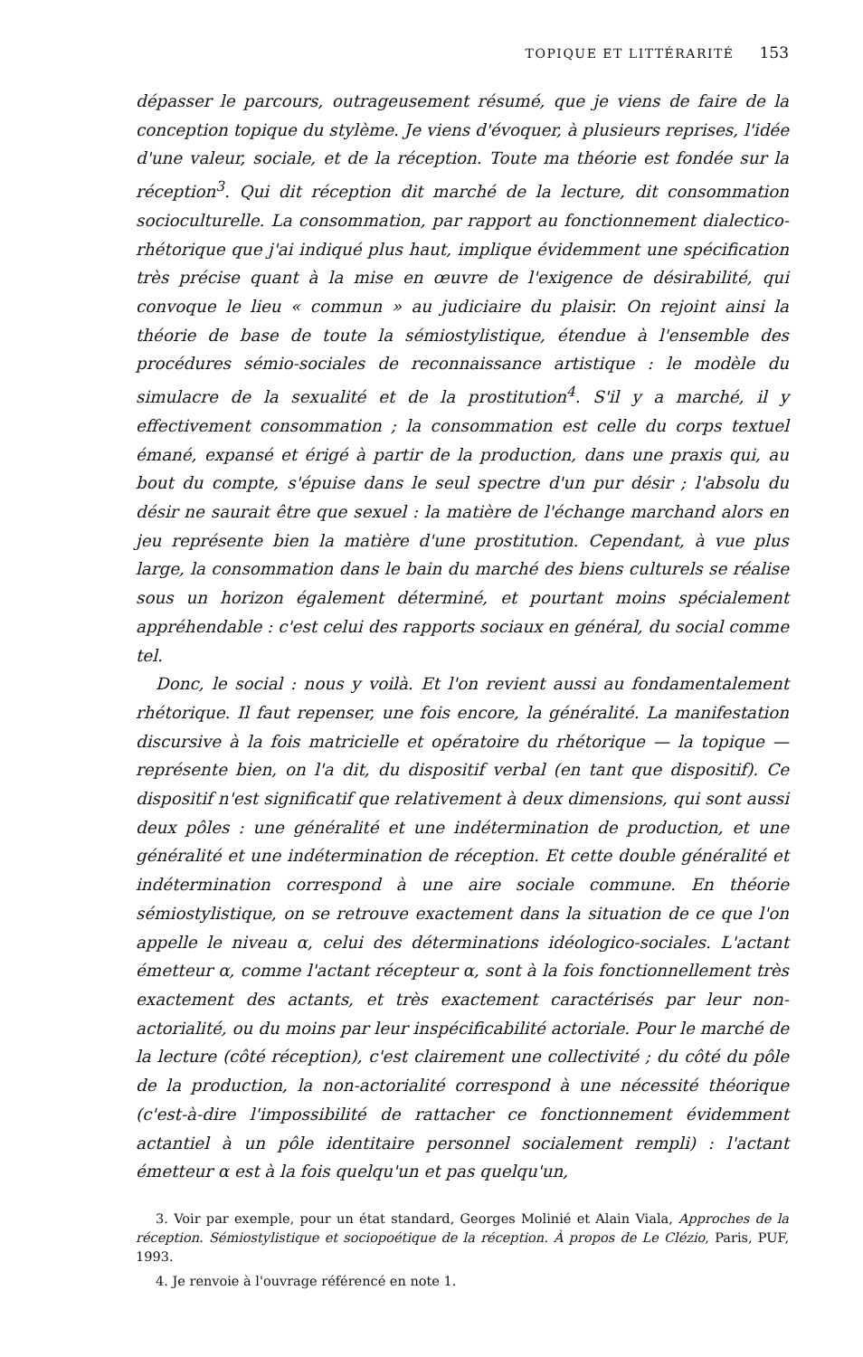TOPIQUE ET LITTÉRARITÉ 153
dépasser le parcours, outrageusement résumé, que je viens de faire de la conception topique du stylème. Je viens d'évoquer, à plusieurs reprises, l'idée d'une valeur, sociale, et de la réception. Toute ma théorie est fondée sur la réception<sup>3</sup>. Qui dit réception dit marché de la lecture, dit consommation socioculturelle. La consommation, par rapport au fonctionnement dialectico-rhétorique que j'ai indiqué plus haut, implique évidemment une spécification très précise quant à la mise en œuvre de l'exigence de désirabilité, qui convoque le lieu « commun » au judiciaire du plaisir. On rejoint ainsi la théorie de base de toute la sémiostylistique, étendue à l'ensemble des procédures sémio-sociales de reconnaissance artistique : le modèle du simulacre de la sexualité et de la prostitution<sup>4</sup>. S'il y a marché, il y effectivement consommation ; la consommation est celle du corps textuel émané, expansé et érigé à partir de la production, dans une praxis qui, au bout du compte, s'épuise dans le seul spectre d'un pur désir ; l'absolu du désir ne saurait être que sexuel : la matière de l'échange marchand alors en jeu représente bien la matière d'une prostitution. Cependant, à vue plus large, la consommation dans le bain du marché des biens culturels se réalise sous un horizon également déterminé, et pourtant moins spécialement appréhendable : c'est celui des rapports sociaux en général, du social comme tel.
Donc, le social : nous y voilà. Et l'on revient aussi au fondamentalement rhétorique. Il faut repenser, une fois encore, la généralité. La manifestation discursive à la fois matricielle et opératoire du rhétorique — la topique — représente bien, on l'a dit, du dispositif verbal (en tant que dispositif). Ce dispositif n'est significatif que relativement à deux dimensions, qui sont aussi deux pôles : une généralité et une indétermination de production, et une généralité et une indétermination de réception. Et cette double généralité et indétermination correspond à une aire sociale commune. En théorie sémiostylistique, on se retrouve exactement dans la situation de ce que l'on appelle le niveau α, celui des déterminations idéologico-sociales. L'actant émetteur α, comme l'actant récepteur α, sont à la fois fonctionnellement très exactement des actants, et très exactement caractérisés par leur non-actorialité, ou du moins par leur inspécificabilité actoriale. Pour le marché de la lecture (côté réception), c'est clairement une collectivité ; du côté du pôle de la production, la non-actorialité correspond à une nécessité théorique (c'est-à-dire l'impossibilité de rattacher ce fonctionnement évidemment actantiel à un pôle identitaire personnel socialement rempli) : l'actant émetteur α est à la fois quelqu'un et pas quelqu'un,
3. Voir par exemple, pour un état standard, Georges Molinié et Alain Viala, Approches de la réception. Sémiostylistique et sociopoétique de la réception. À propos de Le Clézio, Paris, PUF, 1993.
4. Je renvoie à l'ouvrage référencé en note 1.